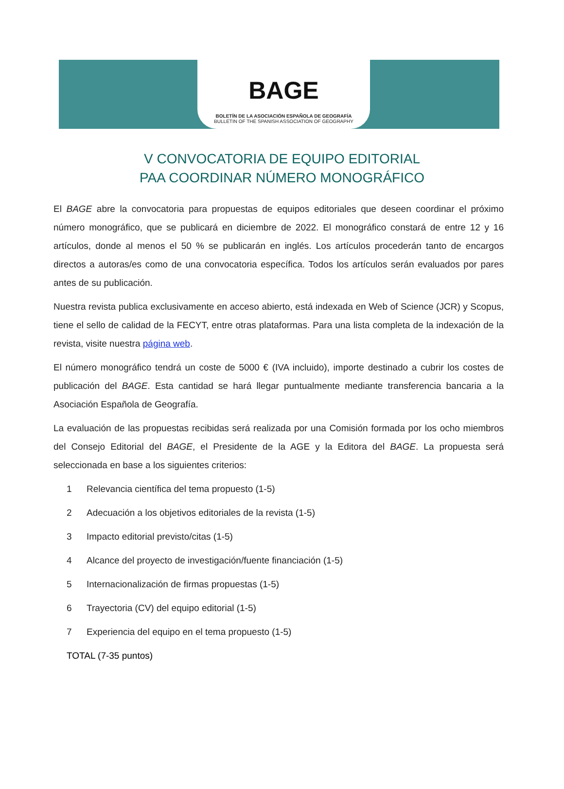BAGE
BOLETÍN DE LA ASOCIACIÓN ESPAÑOLA DE GEOGRAFÍA
BULLETIN OF THE SPANISH ASSOCIATION OF GEOGRAPHY
V CONVOCATORIA DE EQUIPO EDITORIAL
PAA COORDINAR NÚMERO MONOGRÁFICO
El BAGE abre la convocatoria para propuestas de equipos editoriales que deseen coordinar el próximo número monográfico, que se publicará en diciembre de 2022. El monográfico constará de entre 12 y 16 artículos, donde al menos el 50 % se publicarán en inglés. Los artículos procederán tanto de encargos directos a autoras/es como de una convocatoria específica. Todos los artículos serán evaluados por pares antes de su publicación.
Nuestra revista publica exclusivamente en acceso abierto, está indexada en Web of Science (JCR) y Scopus, tiene el sello de calidad de la FECYT, entre otras plataformas. Para una lista completa de la indexación de la revista, visite nuestra página web.
El número monográfico tendrá un coste de 5000 € (IVA incluido), importe destinado a cubrir los costes de publicación del BAGE. Esta cantidad se hará llegar puntualmente mediante transferencia bancaria a la Asociación Española de Geografía.
La evaluación de las propuestas recibidas será realizada por una Comisión formada por los ocho miembros del Consejo Editorial del BAGE, el Presidente de la AGE y la Editora del BAGE. La propuesta será seleccionada en base a los siguientes criterios:
1 Relevancia científica del tema propuesto (1-5)
2 Adecuación a los objetivos editoriales de la revista (1-5)
3 Impacto editorial previsto/citas (1-5)
4 Alcance del proyecto de investigación/fuente financiación (1-5)
5 Internacionalización de firmas propuestas (1-5)
6 Trayectoria (CV) del equipo editorial (1-5)
7 Experiencia del equipo en el tema propuesto (1-5)
TOTAL (7-35 puntos)